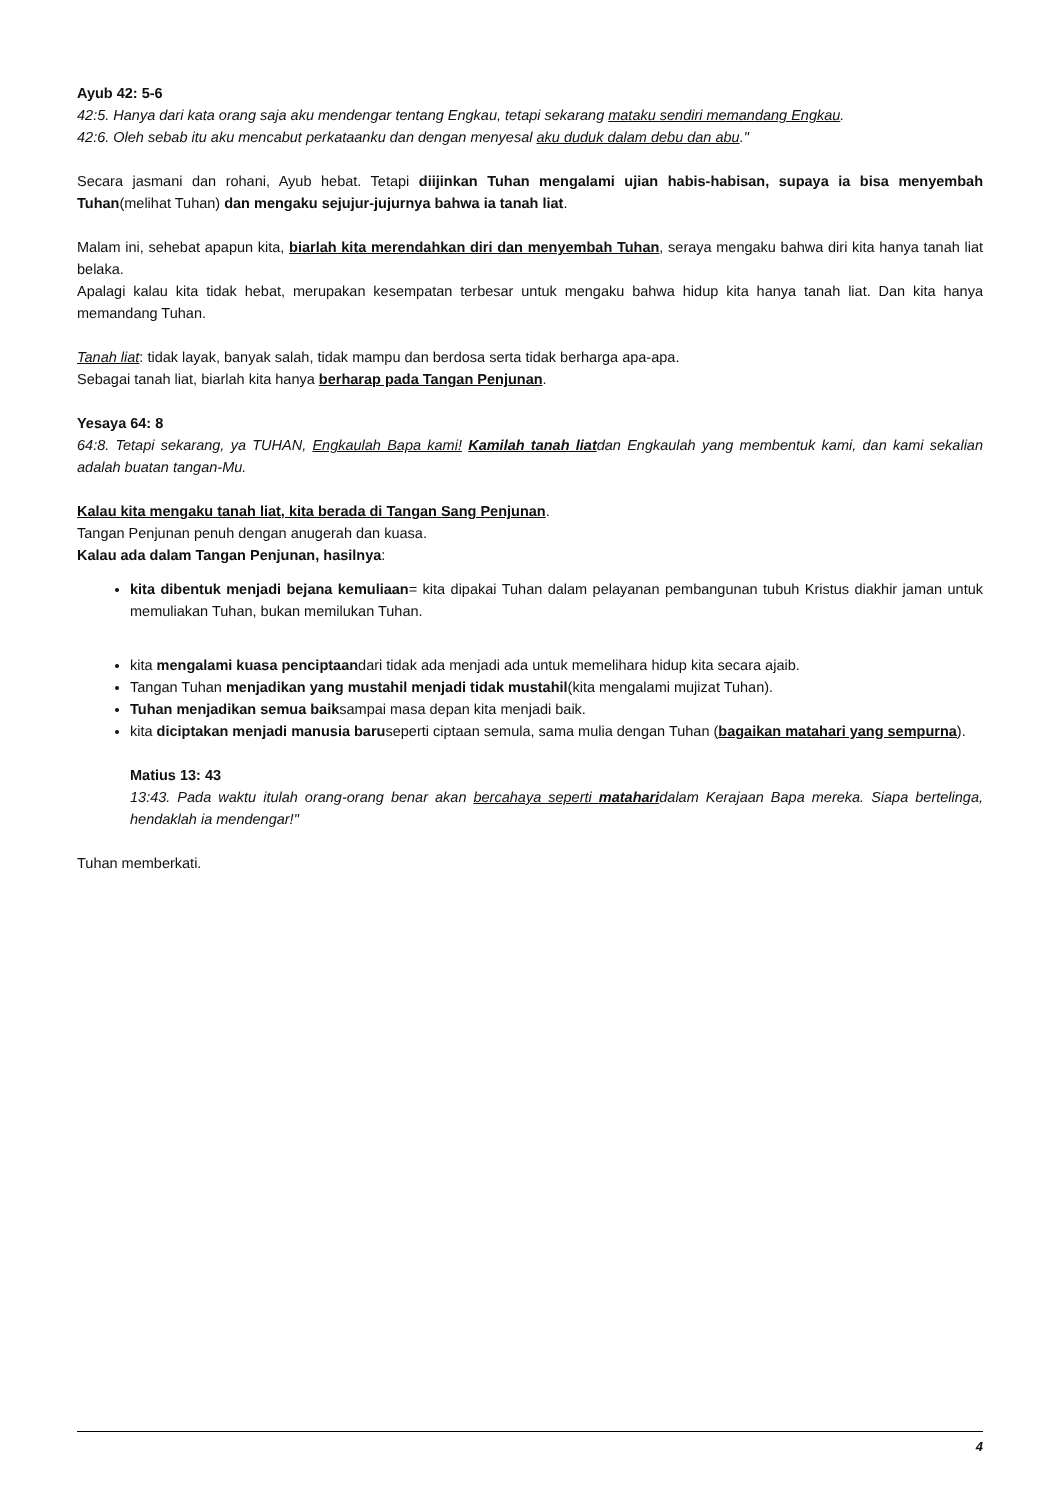Ayub 42: 5-6
42:5. Hanya dari kata orang saja aku mendengar tentang Engkau, tetapi sekarang mataku sendiri memandang Engkau.
42:6. Oleh sebab itu aku mencabut perkataanku dan dengan menyesal aku duduk dalam debu dan abu."
Secara jasmani dan rohani, Ayub hebat. Tetapi diijinkan Tuhan mengalami ujian habis-habisan, supaya ia bisa menyembah Tuhan(melihat Tuhan) dan mengaku sejujur-jujurnya bahwa ia tanah liat.
Malam ini, sehebat apapun kita, biarlah kita merendahkan diri dan menyembah Tuhan, seraya mengaku bahwa diri kita hanya tanah liat belaka.
Apalagi kalau kita tidak hebat, merupakan kesempatan terbesar untuk mengaku bahwa hidup kita hanya tanah liat. Dan kita hanya memandang Tuhan.
Tanah liat: tidak layak, banyak salah, tidak mampu dan berdosa serta tidak berharga apa-apa.
Sebagai tanah liat, biarlah kita hanya berharap pada Tangan Penjunan.
Yesaya 64: 8
64:8. Tetapi sekarang, ya TUHAN, Engkaulah Bapa kami! Kamilah tanah liatdan Engkaulah yang membentuk kami, dan kami sekalian adalah buatan tangan-Mu.
Kalau kita mengaku tanah liat, kita berada di Tangan Sang Penjunan.
Tangan Penjunan penuh dengan anugerah dan kuasa.
Kalau ada dalam Tangan Penjunan, hasilnya:
kita dibentuk menjadi bejana kemuliaan= kita dipakai Tuhan dalam pelayanan pembangunan tubuh Kristus diakhir jaman untuk memuliakan Tuhan, bukan memilukan Tuhan.
kita mengalami kuasa penciptaandari tidak ada menjadi ada untuk memelihara hidup kita secara ajaib.
Tangan Tuhan menjadikan yang mustahil menjadi tidak mustahil(kita mengalami mujizat Tuhan).
Tuhan menjadikan semua baiksampai masa depan kita menjadi baik.
kita diciptakan menjadi manusia baruseperti ciptaan semula, sama mulia dengan Tuhan (bagaikan matahari yang sempurna).
Matius 13: 43
13:43. Pada waktu itulah orang-orang benar akan bercahaya seperti mataharidalam Kerajaan Bapa mereka. Siapa bertelinga, hendaklah ia mendengar!"
Tuhan memberkati.
4